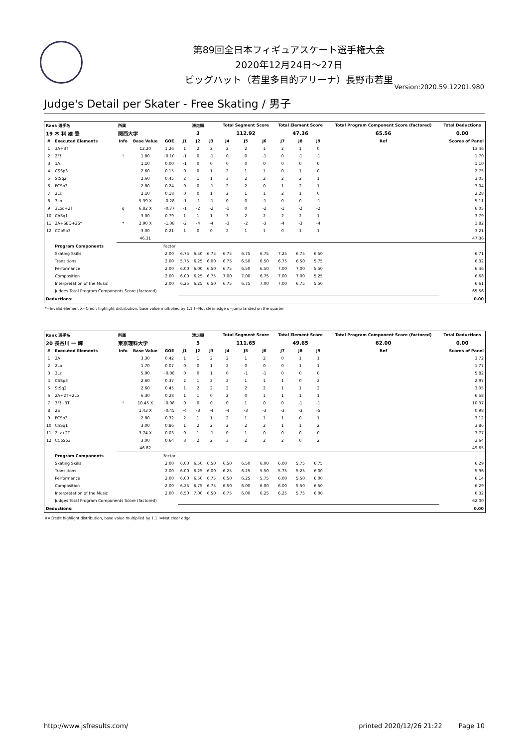第89回全日本フィギュアスケート選手権大会
2020年12月24日～27日
ビッグハット（若里多目的アリーナ）長野市若里
Version:2020.59.12201.980
Judge's Detail per Skater - Free Skating / 男子
| Rank 選手名 | | 所属 | | | 滑走順 | | | Total Segment Score | | | Total Element Score | | | Total Program Component Score (factored) | | | Total Deductions |
| --- | --- | --- | --- | --- | --- | --- | --- | --- | --- | --- | --- | --- | --- | --- | --- | --- | --- |
| 19 木 科 雄 登 | | 関西大学 | | | 3 | | | 112.92 | | | 47.36 | | | 65.56 | | | 0.00 |
| # | Executed Elements | Info | Base Value | GOE | J1 | J2 | J3 | J4 | J5 | J6 | J7 | J8 | J9 | | Ref | | Scores of Panel |
| 1 | 3A+3T | | 12.20 | 1.26 | 1 | 2 | 2 | 2 | 2 | 1 | 2 | 1 | 0 | | | | 13.46 |
| 2 | 2F! | ! | 1.80 | -0.10 | -1 | 0 | -1 | 0 | 0 | -1 | 0 | -1 | -1 | | | | 1.70 |
| 3 | 1A | | 1.10 | 0.00 | -1 | 0 | 0 | 0 | 0 | 0 | 0 | 0 | 0 | | | | 1.10 |
| 4 | CSSp3 | | 2.60 | 0.15 | 0 | 0 | 1 | 2 | 1 | 1 | 0 | 1 | 0 | | | | 2.75 |
| 5 | StSq2 | | 2.60 | 0.45 | 2 | 1 | 1 | 3 | 2 | 2 | 2 | 2 | 1 | | | | 3.05 |
| 6 | FCSp3 | | 2.80 | 0.24 | 0 | 0 | -1 | 2 | 2 | 0 | 1 | 2 | 1 | | | | 3.04 |
| 7 | 2Lz | | 2.10 | 0.18 | 0 | 0 | 1 | 2 | 1 | 1 | 2 | 1 | 0 | | | | 2.28 |
| 8 | 3Lo | | 5.39 X | -0.28 | -1 | -1 | -1 | 0 | 0 | -1 | 0 | 0 | -1 | | | | 5.11 |
| 9 | 3Loq+2T | q | 6.82 X | -0.77 | -1 | -2 | -2 | -1 | 0 | -2 | -1 | -2 | -2 | | | | 6.05 |
| 10 | ChSq1 | | 3.00 | 0.79 | 1 | 1 | 1 | 3 | 2 | 2 | 2 | 2 | 1 | | | | 3.79 |
| 11 | 2A+SEQ+2S* | * | 2.90 X | -1.08 | -2 | -4 | -4 | -3 | -2 | -3 | -4 | -3 | -4 | | | | 1.82 |
| 12 | CCoSp3 | | 3.00 | 0.21 | 1 | 0 | 0 | 2 | 1 | 1 | 0 | 1 | 1 | | | | 3.21 |
| | | | 46.31 | | | | | | | | | | | | | | 47.36 |
| | Program Components | | | Factor | | | | | | | | | | | | | |
| | Skating Skills | | | 2.00 | 6.75 | 6.50 | 6.75 | 6.75 | 6.75 | 6.75 | 7.25 | 6.75 | 6.50 | | | | 6.71 |
| | Transitions | | | 2.00 | 5.75 | 6.25 | 6.00 | 6.75 | 6.50 | 6.50 | 6.75 | 6.50 | 5.75 | | | | 6.32 |
| | Performance | | | 2.00 | 6.00 | 6.00 | 6.50 | 6.75 | 6.50 | 6.50 | 7.00 | 7.00 | 5.50 | | | | 6.46 |
| | Composition | | | 2.00 | 6.00 | 6.25 | 6.75 | 7.00 | 7.00 | 6.75 | 7.00 | 7.00 | 5.25 | | | | 6.68 |
| | Interpretation of the Music | | | 2.00 | 6.25 | 6.25 | 6.50 | 6.75 | 6.75 | 7.00 | 7.00 | 6.75 | 5.50 | | | | 6.61 |
| | Judges Total Program Components Score (factored) | | | | | | | | | | | | | | | | 65.56 |
| Deductions: | | | | | | | | | | | | | | | | | 0.00 |
*=Invalid element X=Credit highlight distribution, base value multiplied by 1.1 !=Not clear edge q=jump landed on the quarter
| Rank 選手名 | | 所属 | | | 滑走順 | | | Total Segment Score | | | Total Element Score | | | Total Program Component Score (factored) | | | Total Deductions |
| --- | --- | --- | --- | --- | --- | --- | --- | --- | --- | --- | --- | --- | --- | --- | --- | --- | --- |
| 20 長谷川 一 輝 | | 東京理科大学 | | | 5 | | | 111.65 | | | 49.65 | | | 62.00 | | | 0.00 |
| # | Executed Elements | Info | Base Value | GOE | J1 | J2 | J3 | J4 | J5 | J6 | J7 | J8 | J9 | | Ref | | Scores of Panel |
| 1 | 2A | | 3.30 | 0.42 | 1 | 1 | 2 | 2 | 1 | 2 | 0 | 1 | 1 | | | | 3.72 |
| 2 | 2Lo | | 1.70 | 0.07 | 0 | 0 | 1 | 2 | 0 | 0 | 0 | 1 | 1 | | | | 1.77 |
| 3 | 3Lz | | 5.90 | -0.08 | 0 | 0 | 1 | 0 | -1 | -1 | 0 | 0 | 0 | | | | 5.82 |
| 4 | CSSp3 | | 2.60 | 0.37 | 2 | 1 | 2 | 2 | 1 | 1 | 1 | 0 | 2 | | | | 2.97 |
| 5 | StSq2 | | 2.60 | 0.45 | 1 | 2 | 2 | 2 | 2 | 2 | 1 | 1 | 2 | | | | 3.05 |
| 6 | 2A+2T+2Lo | | 6.30 | 0.28 | 1 | 1 | 0 | 2 | 0 | 1 | 1 | 1 | 1 | | | | 6.58 |
| 7 | 3F!+3T | ! | 10.45 X | -0.08 | 0 | 0 | 0 | 0 | 1 | 0 | 0 | -1 | -1 | | | | 10.37 |
| 8 | 2S | | 1.43 X | -0.45 | -4 | -3 | -4 | -4 | -3 | -3 | -3 | -3 | -5 | | | | 0.98 |
| 9 | FCSp3 | | 2.80 | 0.32 | 2 | 1 | 1 | 2 | 1 | 1 | 1 | 0 | 1 | | | | 3.12 |
| 10 | ChSq1 | | 3.00 | 0.86 | 1 | 2 | 2 | 2 | 2 | 2 | 1 | 1 | 2 | | | | 3.86 |
| 11 | 2Lz+2T | | 3.74 X | 0.03 | 0 | 1 | -1 | 0 | 1 | 0 | 0 | 0 | 0 | | | | 3.77 |
| 12 | CCoSp3 | | 3.00 | 0.64 | 3 | 2 | 2 | 3 | 2 | 2 | 2 | 0 | 2 | | | | 3.64 |
| | | | 46.82 | | | | | | | | | | | | | | 49.65 |
| | Program Components | | | Factor | | | | | | | | | | | | | |
| | Skating Skills | | | 2.00 | 6.00 | 6.50 | 6.50 | 6.50 | 6.50 | 6.00 | 6.00 | 5.75 | 6.75 | | | | 6.29 |
| | Transitions | | | 2.00 | 6.00 | 6.25 | 6.00 | 6.25 | 6.25 | 5.50 | 5.75 | 5.25 | 6.00 | | | | 5.96 |
| | Performance | | | 2.00 | 6.00 | 6.50 | 6.75 | 6.50 | 6.25 | 5.75 | 6.00 | 5.50 | 6.00 | | | | 6.14 |
| | Composition | | | 2.00 | 6.25 | 6.75 | 6.75 | 6.50 | 6.00 | 6.00 | 6.00 | 5.50 | 6.50 | | | | 6.29 |
| | Interpretation of the Music | | | 2.00 | 6.50 | 7.00 | 6.50 | 6.75 | 6.00 | 6.25 | 6.25 | 5.75 | 6.00 | | | | 6.32 |
| | Judges Total Program Components Score (factored) | | | | | | | | | | | | | | | | 62.00 |
| Deductions: | | | | | | | | | | | | | | | | | 0.00 |
X=Credit highlight distribution, base value multiplied by 1.1 !=Not clear edge
http://www.jsfresults.com/ printed 2020/12/26 21:22 Page 10